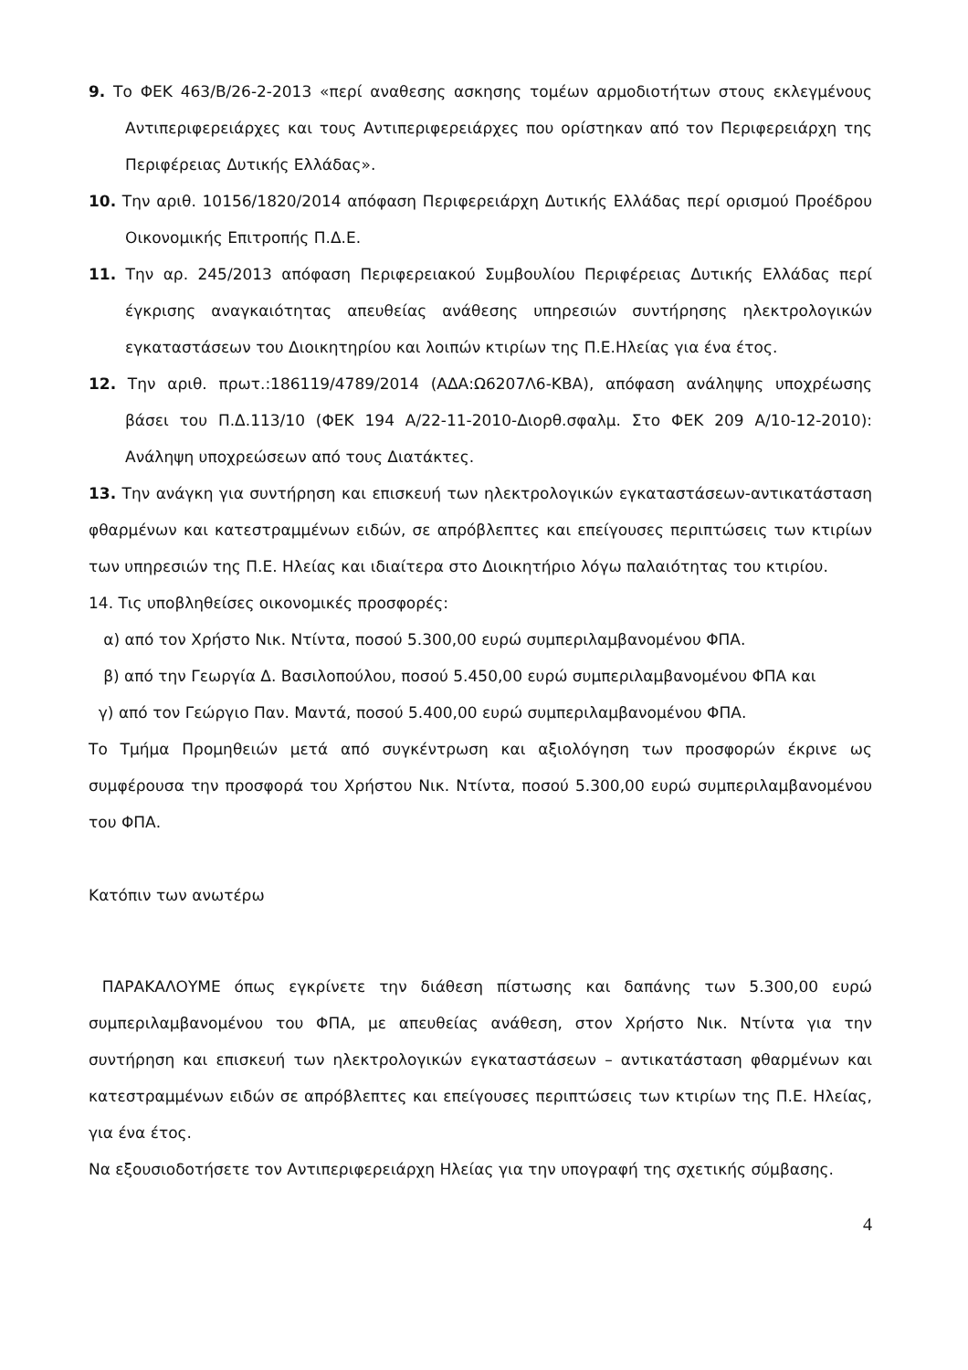9. Το ΦΕΚ 463/Β/26-2-2013 «περί αναθεσης ασκησης τομέων αρμοδιοτήτων στους εκλεγμένους Αντιπεριφερειάρχες και τους Αντιπεριφερειάρχες που ορίστηκαν από τον Περιφερειάρχη της Περιφέρειας Δυτικής Ελλάδας».
10. Την αριθ. 10156/1820/2014 απόφαση Περιφερειάρχη Δυτικής Ελλάδας περί ορισμού Προέδρου Οικονομικής Επιτροπής Π.Δ.Ε.
11. Την αρ. 245/2013 απόφαση Περιφερειακού Συμβουλίου Περιφέρειας Δυτικής Ελλάδας περί έγκρισης αναγκαιότητας απευθείας ανάθεσης υπηρεσιών συντήρησης ηλεκτρολογικών εγκαταστάσεων του Διοικητηρίου και λοιπών κτιρίων της Π.Ε.Ηλείας για ένα έτος.
12. Την αριθ. πρωτ.:186119/4789/2014 (ΑΔΑ:Ω6207Λ6-ΚΒΑ), απόφαση ανάληψης υποχρέωσης βάσει του Π.Δ.113/10 (ΦΕΚ 194 Α/22-11-2010-Διορθ.σφαλμ. Στο ΦΕΚ 209 Α/10-12-2010): Ανάληψη υποχρεώσεων από τους Διατάκτες.
13. Την ανάγκη για συντήρηση και επισκευή των ηλεκτρολογικών εγκαταστάσεων-αντικατάσταση φθαρμένων και κατεστραμμένων ειδών, σε απρόβλεπτες και επείγουσες περιπτώσεις των κτιρίων των υπηρεσιών της Π.Ε. Ηλείας και ιδιαίτερα στο Διοικητήριο λόγω παλαιότητας του κτιρίου.
14. Τις υποβληθείσες οικονομικές προσφορές:
α) από τον Χρήστο Νικ. Ντίντα, ποσού 5.300,00 ευρώ συμπεριλαμβανομένου ΦΠΑ.
β) από την Γεωργία Δ. Βασιλοπούλου, ποσού 5.450,00 ευρώ συμπεριλαμβανομένου ΦΠΑ και
γ) από τον Γεώργιο Παν. Μαντά, ποσού 5.400,00 ευρώ συμπεριλαμβανομένου ΦΠΑ.
Το Τμήμα Προμηθειών μετά από συγκέντρωση και αξιολόγηση των προσφορών έκρινε ως συμφέρουσα την προσφορά του Χρήστου Νικ. Ντίντα, ποσού 5.300,00 ευρώ συμπεριλαμβανομένου του ΦΠΑ.
Κατόπιν των ανωτέρω
ΠΑΡΑΚΑΛΟΥΜΕ όπως εγκρίνετε την διάθεση πίστωσης και δαπάνης των 5.300,00 ευρώ συμπεριλαμβανομένου του ΦΠΑ, με απευθείας ανάθεση, στον Χρήστο Νικ. Ντίντα για την συντήρηση και επισκευή των ηλεκτρολογικών εγκαταστάσεων – αντικατάσταση φθαρμένων και κατεστραμμένων ειδών σε απρόβλεπτες και επείγουσες περιπτώσεις των κτιρίων της Π.Ε. Ηλείας, για ένα έτος.
Να εξουσιοδοτήσετε τον Αντιπεριφερειάρχη Ηλείας για την υπογραφή της σχετικής σύμβασης.
4